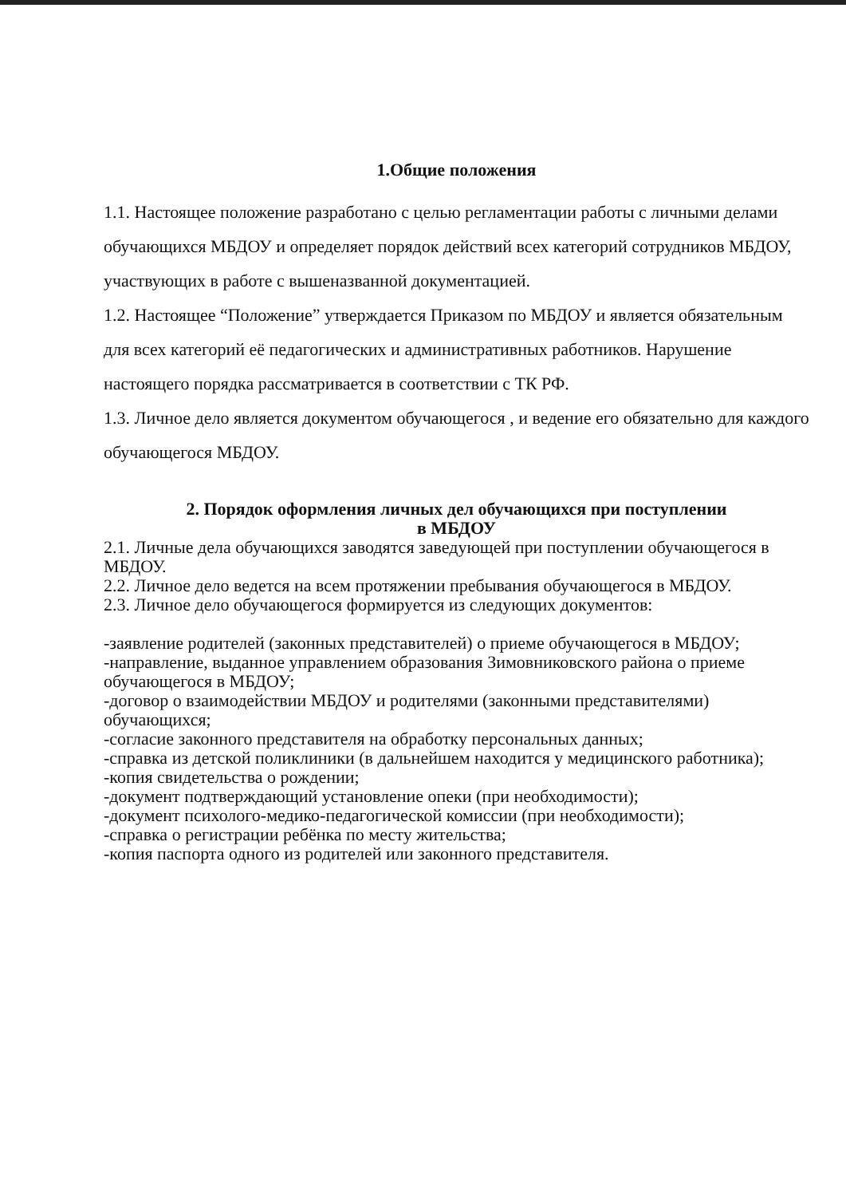1.Общие положения
1.1. Настоящее положение разработано с целью регламентации работы с личными делами обучающихся МБДОУ и определяет порядок действий всех категорий сотрудников МБДОУ, участвующих в работе с вышеназванной документацией.
1.2. Настоящее “Положение” утверждается Приказом по МБДОУ и является обязательным для всех категорий её педагогических и административных работников. Нарушение настоящего порядка рассматривается в соответствии с ТК РФ.
1.3. Личное дело является документом обучающегося , и ведение его обязательно для каждого обучающегося МБДОУ.
2. Порядок оформления личных дел обучающихся при поступлении
в МБДОУ
2.1. Личные дела обучающихся заводятся заведующей при поступлении обучающегося в МБДОУ.
2.2. Личное дело ведется на всем протяжении пребывания обучающегося в МБДОУ.
2.3. Личное дело обучающегося формируется из следующих документов:
-заявление родителей (законных представителей) о приеме обучающегося в МБДОУ;
-направление, выданное управлением образования Зимовниковского района о приеме обучающегося в МБДОУ;
-договор о взаимодействии МБДОУ и родителями (законными представителями) обучающихся;
-согласие законного представителя на обработку персональных данных;
-справка из детской поликлиники (в дальнейшем находится у медицинского работника);
-копия свидетельства о рождении;
-документ подтверждающий установление опеки (при необходимости);
-документ психолого-медико-педагогической комиссии (при необходимости);
-справка о регистрации ребёнка по месту жительства;
-копия паспорта одного из родителей или законного представителя.